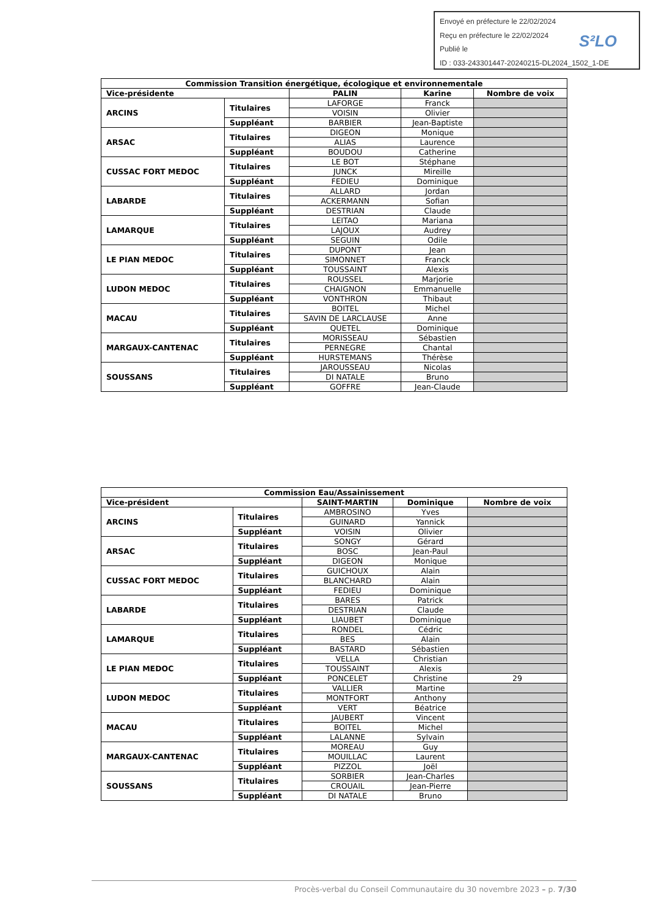Envoyé en préfecture le 22/02/2024
Reçu en préfecture le 22/02/2024
Publié le
ID : 033-243301447-20240215-DL2024_1502_1-DE
S²LO
| Commission Transition énergétique, écologique et environnementale | | | | |
| --- | --- | --- | --- | --- |
| Vice-présidente | | PALIN | Karine | Nombre de voix |
| ARCINS | Titulaires | LAFORGE | Franck | |
| | | VOISIN | Olivier | |
| | Suppléant | BARBIER | Jean-Baptiste | |
| ARSAC | Titulaires | DIGEON | Monique | |
| | | ALIAS | Laurence | |
| | Suppléant | BOUDOU | Catherine | |
| CUSSAC FORT MEDOC | Titulaires | LE BOT | Stéphane | |
| | | JUNCK | Mireille | |
| | Suppléant | FEDIEU | Dominique | |
| LABARDE | Titulaires | ALLARD | Jordan | |
| | | ACKERMANN | Sofian | |
| | Suppléant | DESTRIAN | Claude | |
| LAMARQUE | Titulaires | LEITAO | Mariana | |
| | | LAJOUX | Audrey | |
| | Suppléant | SEGUIN | Odile | |
| LE PIAN MEDOC | Titulaires | DUPONT | Jean | |
| | | SIMONNET | Franck | |
| | Suppléant | TOUSSAINT | Alexis | |
| LUDON MEDOC | Titulaires | ROUSSEL | Marjorie | |
| | | CHAIGNON | Emmanuelle | |
| | Suppléant | VONTHRON | Thibaut | |
| MACAU | Titulaires | BOITEL | Michel | |
| | | SAVIN DE LARCLAUSE | Anne | |
| | Suppléant | QUETEL | Dominique | |
| MARGAUX-CANTENAC | Titulaires | MORISSEAU | Sébastien | |
| | | PERNEGRE | Chantal | |
| | Suppléant | HURSTEMANS | Thérèse | |
| SOUSSANS | Titulaires | JAROUSSEAU | Nicolas | |
| | | DI NATALE | Bruno | |
| | Suppléant | GOFFRE | Jean-Claude | |
| Commission Eau/Assainissement | | | | |
| --- | --- | --- | --- | --- |
| Vice-président | | SAINT-MARTIN | Dominique | Nombre de voix |
| ARCINS | Titulaires | AMBROSINO | Yves | |
| | | GUINARD | Yannick | |
| | Suppléant | VOISIN | Olivier | |
| ARSAC | Titulaires | SONGY | Gérard | |
| | | BOSC | Jean-Paul | |
| | Suppléant | DIGEON | Monique | |
| CUSSAC FORT MEDOC | Titulaires | GUICHOUX | Alain | |
| | | BLANCHARD | Alain | |
| | Suppléant | FEDIEU | Dominique | |
| LABARDE | Titulaires | BARES | Patrick | |
| | | DESTRIAN | Claude | |
| | Suppléant | LIAUBET | Dominique | |
| LAMARQUE | Titulaires | RONDEL | Cédric | |
| | | BES | Alain | |
| | Suppléant | BASTARD | Sébastien | |
| LE PIAN MEDOC | Titulaires | VELLA | Christian | |
| | | TOUSSAINT | Alexis | |
| | Suppléant | PONCELET | Christine | 29 |
| LUDON MEDOC | Titulaires | VALLIER | Martine | |
| | | MONTFORT | Anthony | |
| | Suppléant | VERT | Béatrice | |
| MACAU | Titulaires | JAUBERT | Vincent | |
| | | BOITEL | Michel | |
| | Suppléant | LALANNE | Sylvain | |
| MARGAUX-CANTENAC | Titulaires | MOREAU | Guy | |
| | | MOUILLAC | Laurent | |
| | Suppléant | PIZZOL | Joël | |
| SOUSSANS | Titulaires | SORBIER | Jean-Charles | |
| | | CROUAIL | Jean-Pierre | |
| | Suppléant | DI NATALE | Bruno | |
Procès-verbal du Conseil Communautaire du 30 novembre 2023 – p. 7/30